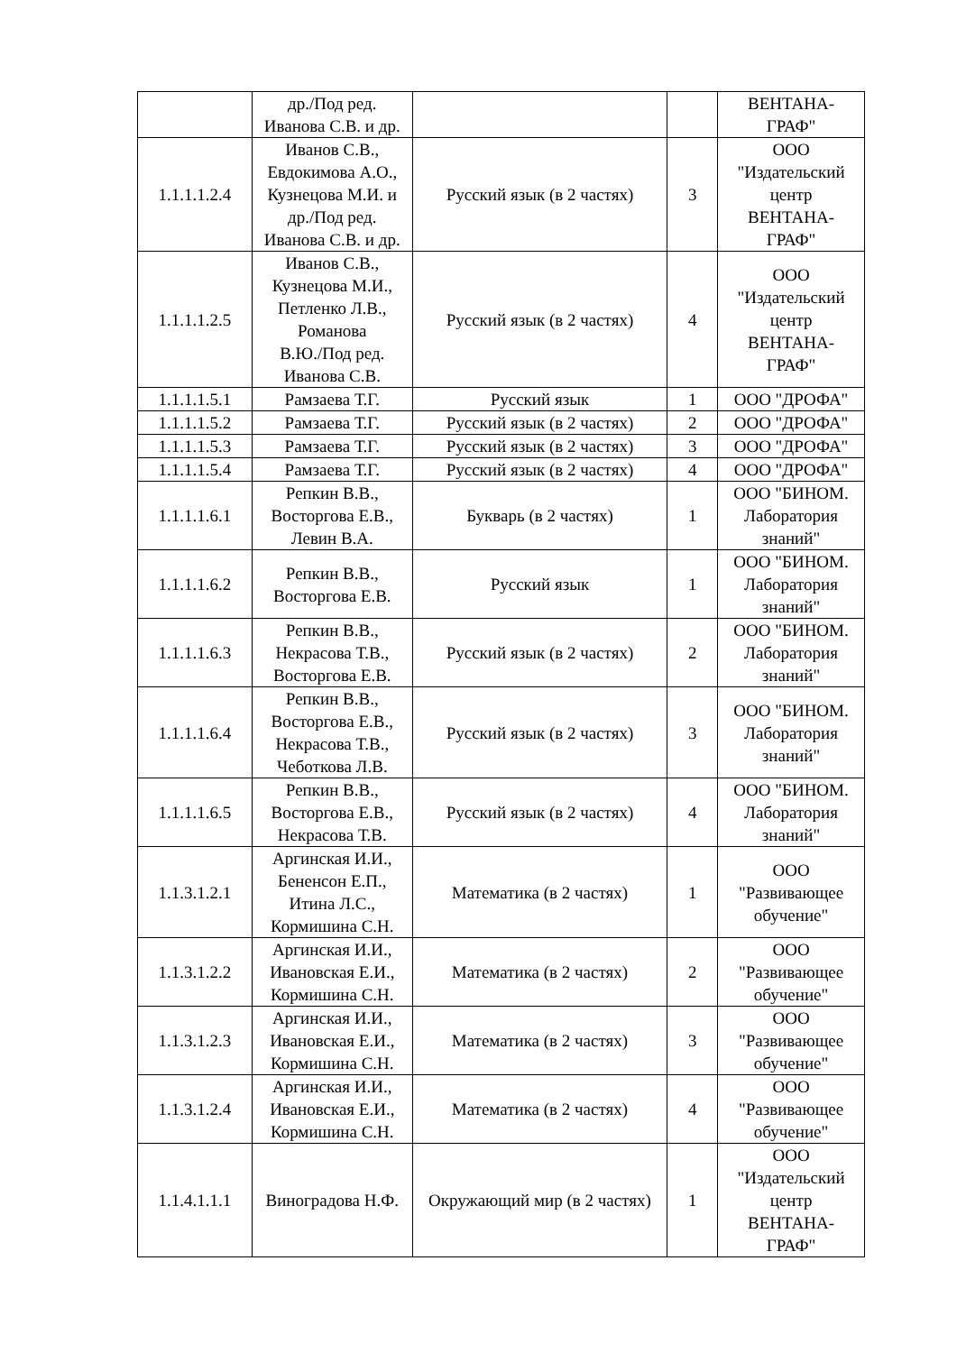| | др./Под ред. Иванова С.В. и др. | | | ВЕНТАНА- ГРАФ" |
| 1.1.1.1.2.4 | Иванов С.В., Евдокимова А.О., Кузнецова М.И. и др./Под ред. Иванова С.В. и др. | Русский язык (в 2 частях) | 3 | ООО "Издательский центр ВЕНТАНА- ГРАФ" |
| 1.1.1.1.2.5 | Иванов С.В., Кузнецова М.И., Петленко Л.В., Романова В.Ю./Под ред. Иванова С.В. | Русский язык (в 2 частях) | 4 | ООО "Издательский центр ВЕНТАНА- ГРАФ" |
| 1.1.1.1.5.1 | Рамзаева Т.Г. | Русский язык | 1 | ООО "ДРОФА" |
| 1.1.1.1.5.2 | Рамзаева Т.Г. | Русский язык (в 2 частях) | 2 | ООО "ДРОФА" |
| 1.1.1.1.5.3 | Рамзаева Т.Г. | Русский язык (в 2 частях) | 3 | ООО "ДРОФА" |
| 1.1.1.1.5.4 | Рамзаева Т.Г. | Русский язык (в 2 частях) | 4 | ООО "ДРОФА" |
| 1.1.1.1.6.1 | Репкин В.В., Восторгова Е.В., Левин В.А. | Букварь (в 2 частях) | 1 | ООО "БИНОМ. Лаборатория знаний" |
| 1.1.1.1.6.2 | Репкин В.В., Восторгова Е.В. | Русский язык | 1 | ООО "БИНОМ. Лаборатория знаний" |
| 1.1.1.1.6.3 | Репкин В.В., Некрасова Т.В., Восторгова Е.В. | Русский язык (в 2 частях) | 2 | ООО "БИНОМ. Лаборатория знаний" |
| 1.1.1.1.6.4 | Репкин В.В., Восторгова Е.В., Некрасова Т.В., Чеботкова Л.В. | Русский язык (в 2 частях) | 3 | ООО "БИНОМ. Лаборатория знаний" |
| 1.1.1.1.6.5 | Репкин В.В., Восторгова Е.В., Некрасова Т.В. | Русский язык (в 2 частях) | 4 | ООО "БИНОМ. Лаборатория знаний" |
| 1.1.3.1.2.1 | Аргинская И.И., Бененсон Е.П., Итина Л.С., Кормишина С.Н. | Математика (в 2 частях) | 1 | ООО "Развивающее обучение" |
| 1.1.3.1.2.2 | Аргинская И.И., Ивановская Е.И., Кормишина С.Н. | Математика (в 2 частях) | 2 | ООО "Развивающее обучение" |
| 1.1.3.1.2.3 | Аргинская И.И., Ивановская Е.И., Кормишина С.Н. | Математика (в 2 частях) | 3 | ООО "Развивающее обучение" |
| 1.1.3.1.2.4 | Аргинская И.И., Ивановская Е.И., Кормишина С.Н. | Математика (в 2 частях) | 4 | ООО "Развивающее обучение" |
| 1.1.4.1.1.1 | Виноградова Н.Ф. | Окружающий мир (в 2 частях) | 1 | ООО "Издательский центр ВЕНТАНА- ГРАФ" |